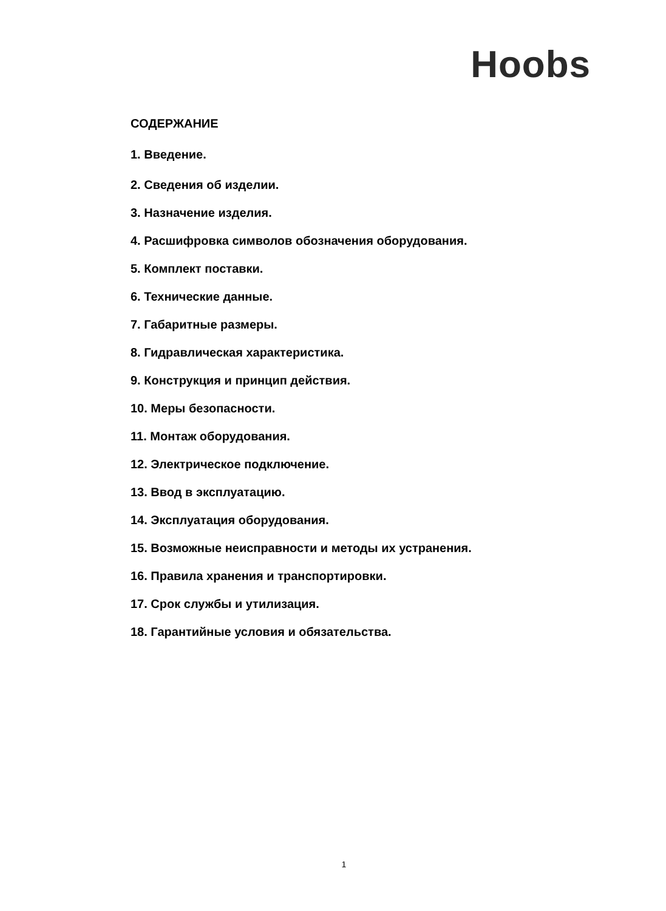Hoobs
СОДЕРЖАНИЕ
1. Введение.
2. Сведения об изделии.
3. Назначение изделия.
4. Расшифровка символов обозначения оборудования.
5. Комплект поставки.
6. Технические данные.
7. Габаритные размеры.
8. Гидравлическая характеристика.
9. Конструкция и принцип действия.
10. Меры безопасности.
11. Монтаж оборудования.
12. Электрическое подключение.
13. Ввод в эксплуатацию.
14. Эксплуатация оборудования.
15. Возможные неисправности и методы их устранения.
16. Правила хранения и транспортировки.
17. Срок службы и утилизация.
18. Гарантийные условия и обязательства.
1